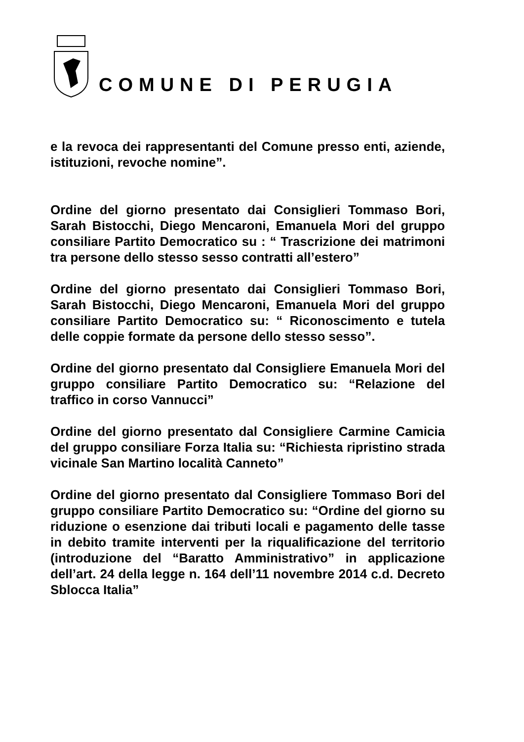COMUNE DI PERUGIA
e la revoca dei rappresentanti del Comune presso enti, aziende, istituzioni, revoche nomine”.
Ordine del giorno presentato dai Consiglieri Tommaso Bori, Sarah Bistocchi, Diego Mencaroni, Emanuela Mori del gruppo consiliare Partito Democratico su : “ Trascrizione dei matrimoni tra persone dello stesso sesso contratti all’estero”
Ordine del giorno presentato dai Consiglieri Tommaso Bori, Sarah Bistocchi, Diego Mencaroni, Emanuela Mori del gruppo consiliare Partito Democratico su: “ Riconoscimento e tutela delle coppie formate da persone dello stesso sesso”.
Ordine del giorno presentato dal Consigliere Emanuela Mori del gruppo consiliare Partito Democratico su: “Relazione del traffico in corso Vannucci”
Ordine del giorno presentato dal Consigliere Carmine Camicia del gruppo consiliare Forza Italia su: “Richiesta ripristino strada vicinale San Martino località Canneto”
Ordine del giorno presentato dal Consigliere Tommaso Bori del gruppo consiliare Partito Democratico su: “Ordine del giorno su riduzione o esenzione dai tributi locali e pagamento delle tasse in debito tramite interventi per la riqualificazione del territorio (introduzione del “Baratto Amministrativo” in applicazione dell’art. 24 della legge n. 164 dell’11 novembre 2014 c.d. Decreto Sblocca Italia”